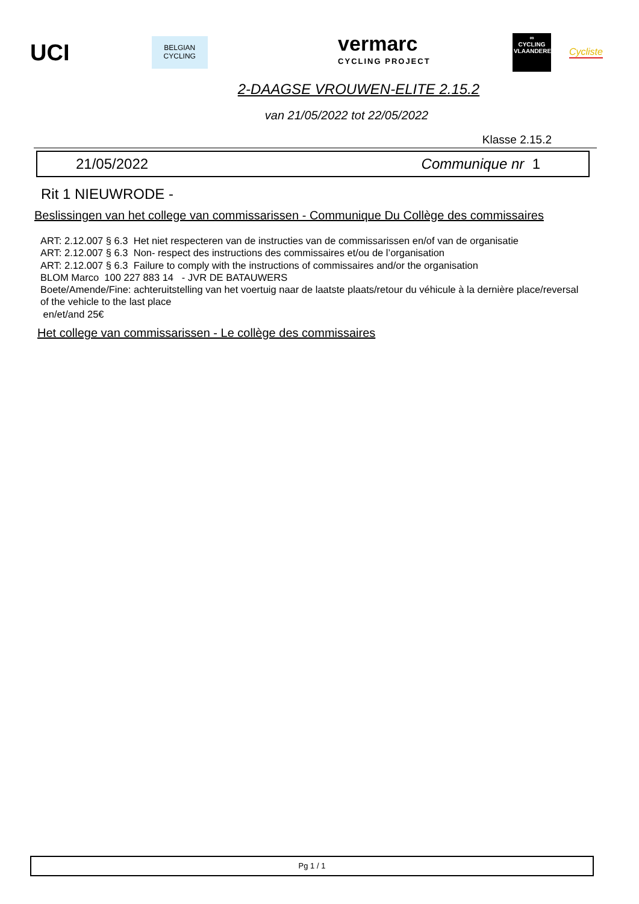UCI
BELGIAN CYCLING
vermarc
CYCLING PROJECT
∞
CYCLING
VLAANDEREN
Cycliste
2-DAAGSE VROUWEN-ELITE 2.15.2
van 21/05/2022 tot 22/05/2022
Klasse 2.15.2
21/05/2022 Communique nr 1
Rit 1 NIEUWRODE -
Beslissingen van het college van commissarissen - Communique Du Collège des commissaires
ART: 2.12.007 § 6.3 Het niet respecteren van de instructies van de commissarissen en/of van de organisatie
ART: 2.12.007 § 6.3 Non- respect des instructions des commissaires et/ou de l’organisation
ART: 2.12.007 § 6.3 Failure to comply with the instructions of commissaires and/or the organisation
BLOM Marco 100 227 883 14 - JVR DE BATAUWERS
Boete/Amende/Fine: achteruitstelling van het voertuig naar de laatste plaats/retour du véhicule à la dernière place/reversal of the vehicle to the last place
en/et/and 25€
Het college van commissarissen - Le collège des commissaires
Pg 1 / 1